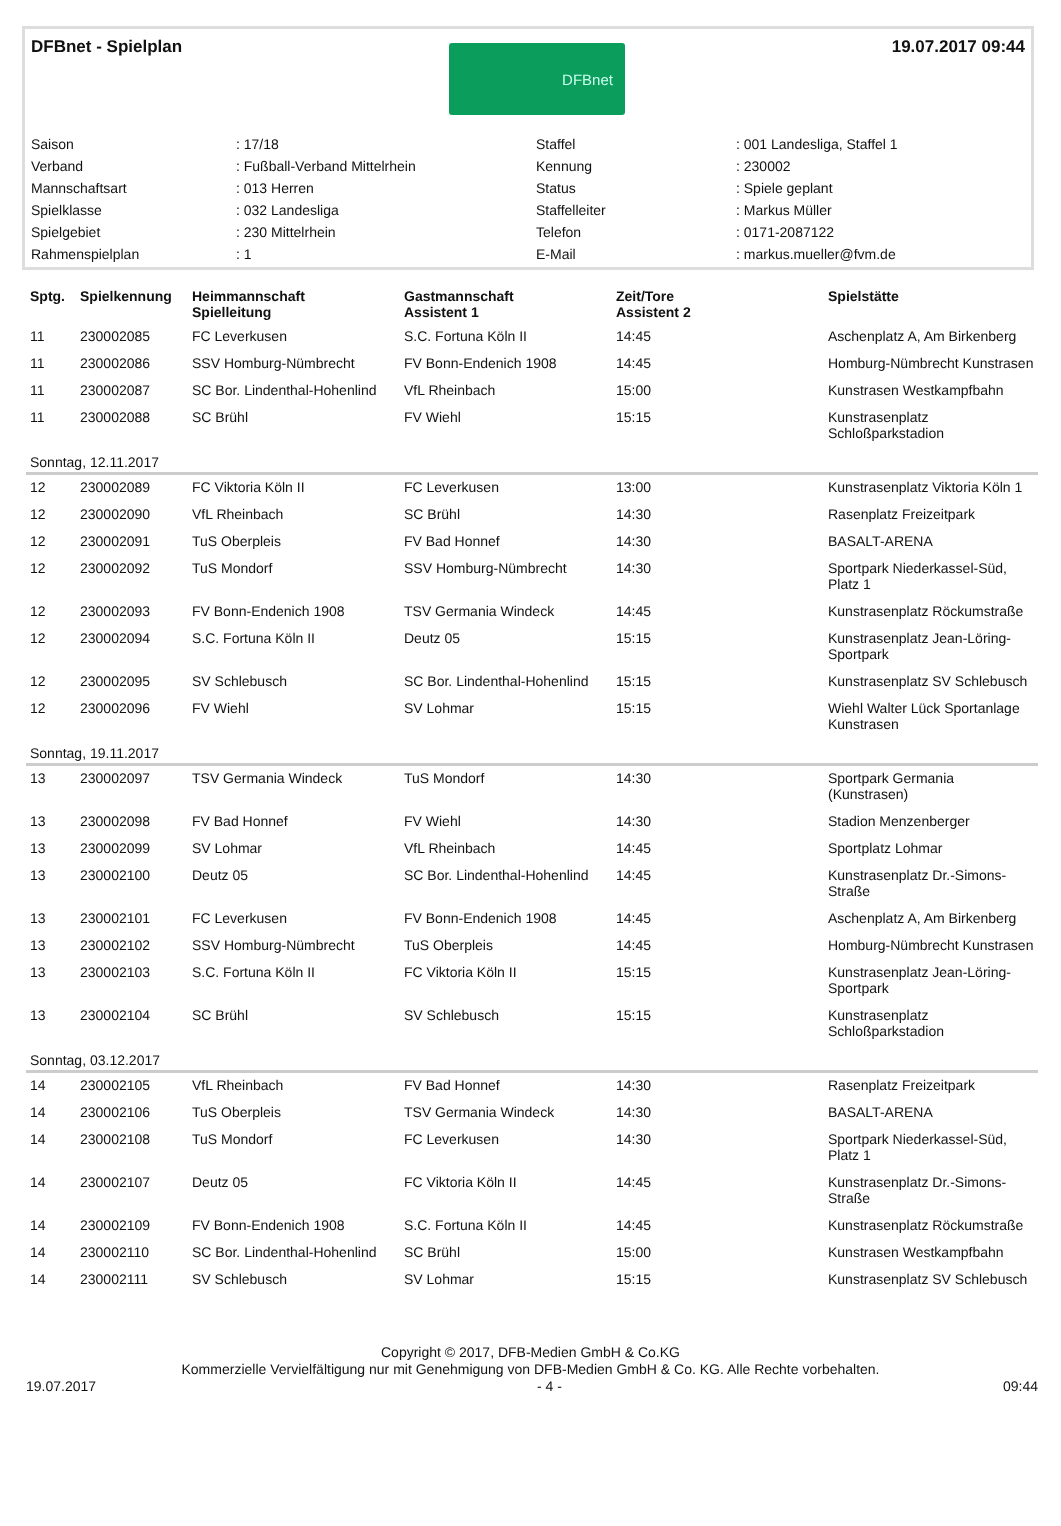DFBnet - Spielplan
DFBnet
19.07.2017 09:44
| Saison | : 17/18 | Staffel | : 001 Landesliga, Staffel 1 |
| Verband | : Fußball-Verband Mittelrhein | Kennung | : 230002 |
| Mannschaftsart | : 013 Herren | Status | : Spiele geplant |
| Spielklasse | : 032 Landesliga | Staffelleiter | : Markus Müller |
| Spielgebiet | : 230 Mittelrhein | Telefon | : 0171-2087122 |
| Rahmenspielplan | : 1 | E-Mail | : markus.mueller@fvm.de |
| Sptg. | Spielkennung | Heimmannschaft Spielleitung | Gastmannschaft Assistent 1 | Zeit/Tore Assistent 2 | Spielstätte |
| --- | --- | --- | --- | --- | --- |
| 11 | 230002085 | FC Leverkusen | S.C. Fortuna Köln II | 14:45 | Aschenplatz A, Am Birkenberg |
| 11 | 230002086 | SSV Homburg-Nümbrecht | FV Bonn-Endenich 1908 | 14:45 | Homburg-Nümbrecht Kunstrasen |
| 11 | 230002087 | SC Bor. Lindenthal-Hohenlind | VfL Rheinbach | 15:00 | Kunstrasen Westkampfbahn |
| 11 | 230002088 | SC Brühl | FV Wiehl | 15:15 | Kunstrasenplatz Schloßparkstadion |
| Sonntag, 12.11.2017 | | | | | |
| 12 | 230002089 | FC Viktoria Köln II | FC Leverkusen | 13:00 | Kunstrasenplatz Viktoria Köln 1 |
| 12 | 230002090 | VfL Rheinbach | SC Brühl | 14:30 | Rasenplatz Freizeitpark |
| 12 | 230002091 | TuS Oberpleis | FV Bad Honnef | 14:30 | BASALT-ARENA |
| 12 | 230002092 | TuS Mondorf | SSV Homburg-Nümbrecht | 14:30 | Sportpark Niederkassel-Süd, Platz 1 |
| 12 | 230002093 | FV Bonn-Endenich 1908 | TSV Germania Windeck | 14:45 | Kunstrasenplatz Röckumstraße |
| 12 | 230002094 | S.C. Fortuna Köln II | Deutz 05 | 15:15 | Kunstrasenplatz Jean-Löring-Sportpark |
| 12 | 230002095 | SV Schlebusch | SC Bor. Lindenthal-Hohenlind | 15:15 | Kunstrasenplatz SV Schlebusch |
| 12 | 230002096 | FV Wiehl | SV Lohmar | 15:15 | Wiehl Walter Lück Sportanlage Kunstrasen |
| Sonntag, 19.11.2017 | | | | | |
| 13 | 230002097 | TSV Germania Windeck | TuS Mondorf | 14:30 | Sportpark Germania (Kunstrasen) |
| 13 | 230002098 | FV Bad Honnef | FV Wiehl | 14:30 | Stadion Menzenberger |
| 13 | 230002099 | SV Lohmar | VfL Rheinbach | 14:45 | Sportplatz Lohmar |
| 13 | 230002100 | Deutz 05 | SC Bor. Lindenthal-Hohenlind | 14:45 | Kunstrasenplatz Dr.-Simons-Straße |
| 13 | 230002101 | FC Leverkusen | FV Bonn-Endenich 1908 | 14:45 | Aschenplatz A, Am Birkenberg |
| 13 | 230002102 | SSV Homburg-Nümbrecht | TuS Oberpleis | 14:45 | Homburg-Nümbrecht Kunstrasen |
| 13 | 230002103 | S.C. Fortuna Köln II | FC Viktoria Köln II | 15:15 | Kunstrasenplatz Jean-Löring-Sportpark |
| 13 | 230002104 | SC Brühl | SV Schlebusch | 15:15 | Kunstrasenplatz Schloßparkstadion |
| Sonntag, 03.12.2017 | | | | | |
| 14 | 230002105 | VfL Rheinbach | FV Bad Honnef | 14:30 | Rasenplatz Freizeitpark |
| 14 | 230002106 | TuS Oberpleis | TSV Germania Windeck | 14:30 | BASALT-ARENA |
| 14 | 230002108 | TuS Mondorf | FC Leverkusen | 14:30 | Sportpark Niederkassel-Süd, Platz 1 |
| 14 | 230002107 | Deutz 05 | FC Viktoria Köln II | 14:45 | Kunstrasenplatz Dr.-Simons-Straße |
| 14 | 230002109 | FV Bonn-Endenich 1908 | S.C. Fortuna Köln II | 14:45 | Kunstrasenplatz Röckumstraße |
| 14 | 230002110 | SC Bor. Lindenthal-Hohenlind | SC Brühl | 15:00 | Kunstrasen Westkampfbahn |
| 14 | 230002111 | SV Schlebusch | SV Lohmar | 15:15 | Kunstrasenplatz SV Schlebusch |
Copyright © 2017, DFB-Medien GmbH & Co.KG
Kommerzielle Vervielfältigung nur mit Genehmigung von DFB-Medien GmbH & Co. KG. Alle Rechte vorbehalten.
19.07.2017 - 4 - 09:44